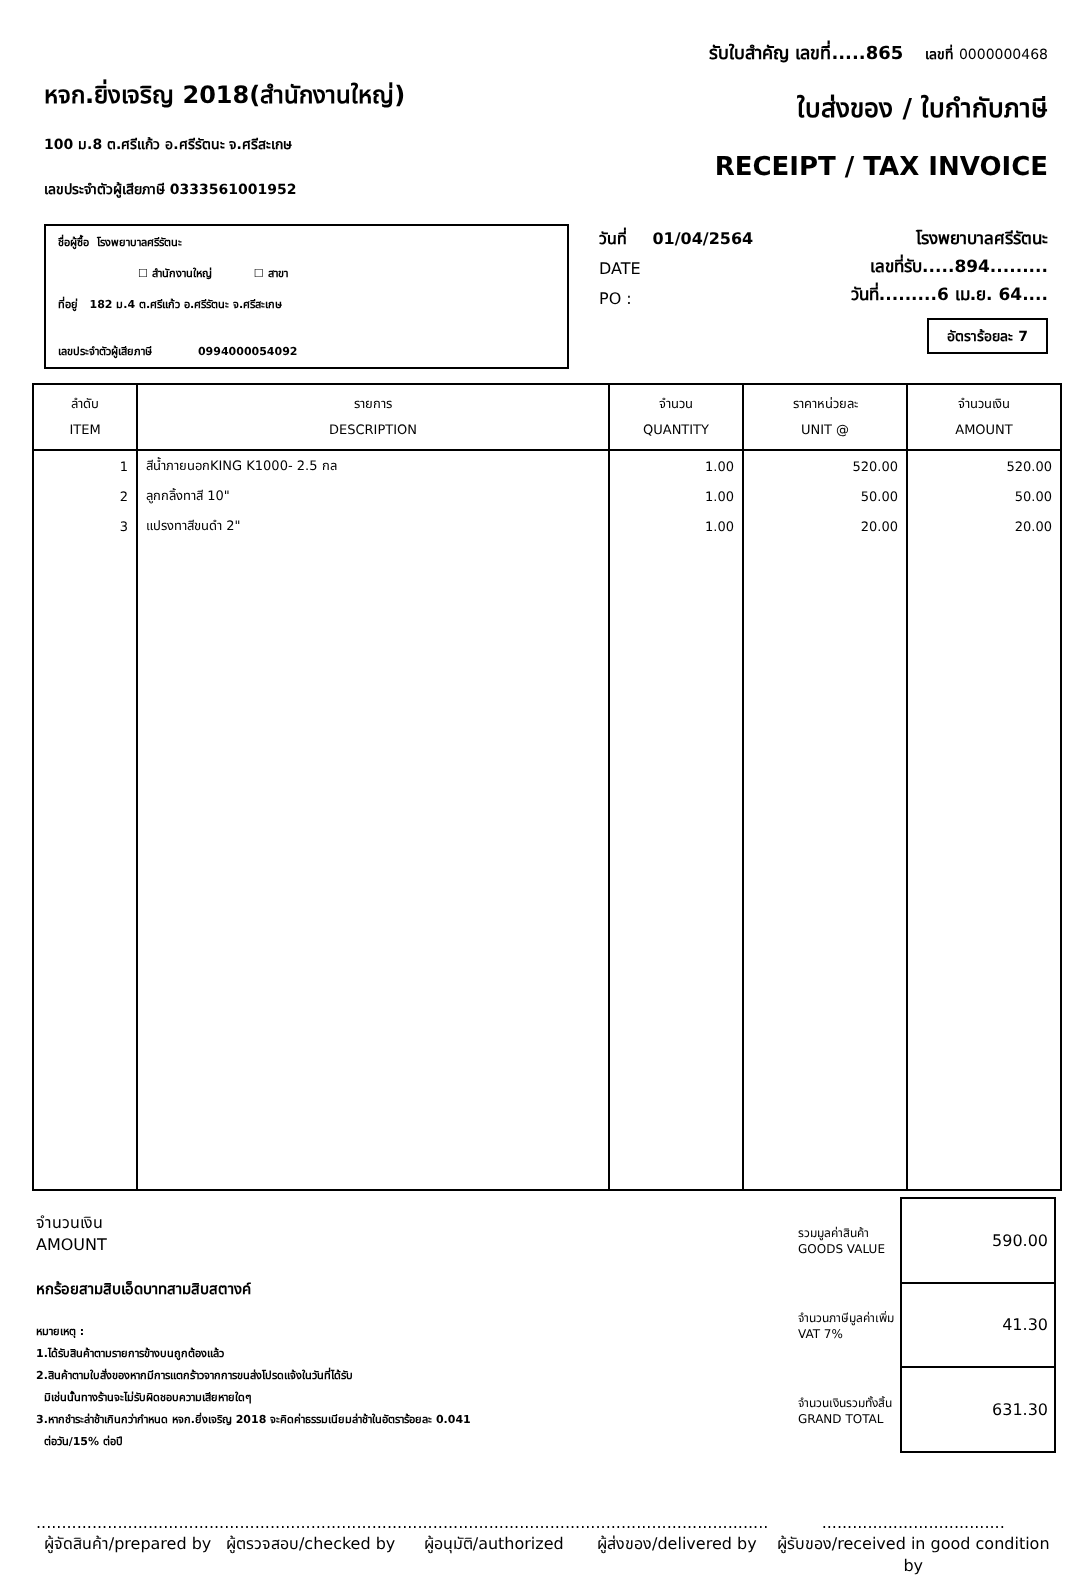หจก.ยิ่งเจริญ 2018(สำนักงานใหญ่)
100 ม.8 ต.ศรีแก้ว อ.ศรีรัตนะ จ.ศรีสะเกษ
เลขประจำตัวผู้เสียภาษี 0333561001952
รับใบสำคัญ เลขที่.....865 เลขที่ 0000000468
ใบส่งของ / ใบกำกับภาษี
RECEIPT / TAX INVOICE
ชื่อผู้ซื้อ โรงพยาบาลศรีรัตนะ
☐ สำนักงานใหญ่ ☐ สาขา
ที่อยู่ 182 ม.4 ต.ศรีแก้ว อ.ศรีรัตนะ จ.ศรีสะเกษ
เลขประจำตัวผู้เสียภาษี 0994000054092
วันที่ 01/04/2564
DATE
PO :
โรงพยาบาลศรีรัตนะ
เลขที่รับ.....894.........
วันที่.........6 เม.ย. 64....
อัตราร้อยละ 7
| ลำดับ ITEM | รายการ DESCRIPTION | จำนวน QUANTITY | ราคาหน่วยละ UNIT @ | จำนวนเงิน AMOUNT |
| --- | --- | --- | --- | --- |
| 1 | สีน้ำภายนอกKING K1000- 2.5 กล | 1.00 | 520.00 | 520.00 |
| 2 | ลูกกลิ้งทาสี 10" | 1.00 | 50.00 | 50.00 |
| 3 | แปรงทาสีขนดำ 2" | 1.00 | 20.00 | 20.00 |
จำนวนเงิน
AMOUNT
หกร้อยสามสิบเอ็ดบาทสามสิบสตางค์
หมายเหตุ :
1.ได้รับสินค้าตามรายการข้างบนถูกต้องแล้ว
2.สินค้าตามใบสั่งของหากมีการแตกร้าวจากการขนส่งโปรดแจ้งในวันที่ได้รับ
มิเช่นนั้นทางร้านจะไม่รับผิดชอบความเสียหายใดๆ
3.หากชำระล่าช้าเกินกว่ากำหนด หจก.ยิ่งเจริญ 2018 จะคิดค่าธรรมเนียมล่าช้าในอัตราร้อยละ 0.041
ต่อวัน/15% ต่อปี
| รวมมูลค่าสินค้า GOODS VALUE | 590.00 |
| จำนวนภาษีมูลค่าเพิ่ม VAT 7% | 41.30 |
| จำนวนเงินรวมทั้งสิ้น GRAND TOTAL | 631.30 |
....................................
ผู้จัดสินค้า/prepared by
....................................
ผู้ตรวจสอบ/checked by
....................................
ผู้อนุมัติ/authorized
....................................
ผู้ส่งของ/delivered by
....................................
ผู้รับของ/received in good condition by